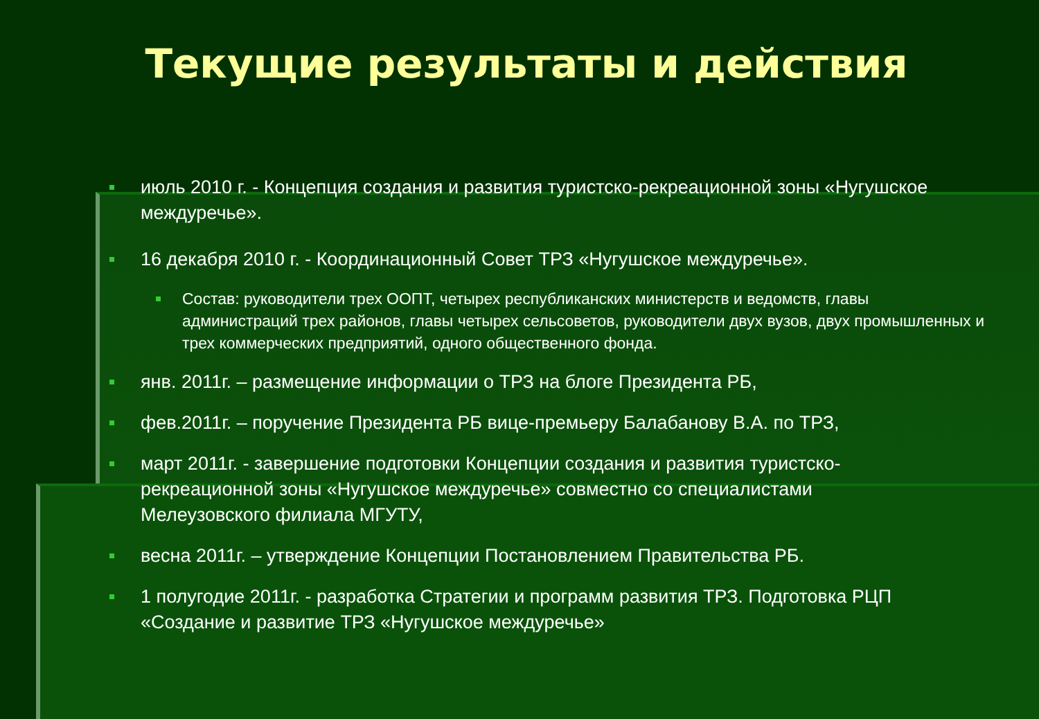Текущие результаты и действия
июль 2010 г. - Концепция создания и развития туристско-рекреационной зоны «Нугушское междуречье».
16 декабря 2010 г. - Координационный Совет ТРЗ «Нугушское междуречье».
Состав: руководители трех ООПТ, четырех республиканских министерств и ведомств, главы администраций трех районов, главы четырех сельсоветов, руководители двух вузов, двух промышленных и трех коммерческих предприятий, одного общественного фонда.
янв. 2011г. – размещение информации о ТРЗ на блоге Президента РБ,
фев.2011г. – поручение Президента РБ вице-премьеру Балабанову В.А. по ТРЗ,
март 2011г. - завершение подготовки Концепции создания и развития туристско-рекреационной зоны «Нугушское междуречье» совместно со специалистами Мелеузовского филиала МГУТУ,
весна 2011г. – утверждение Концепции Постановлением Правительства РБ.
1 полугодие 2011г. - разработка Стратегии и программ развития ТРЗ. Подготовка РЦП «Создание и развитие ТРЗ «Нугушское междуречье»